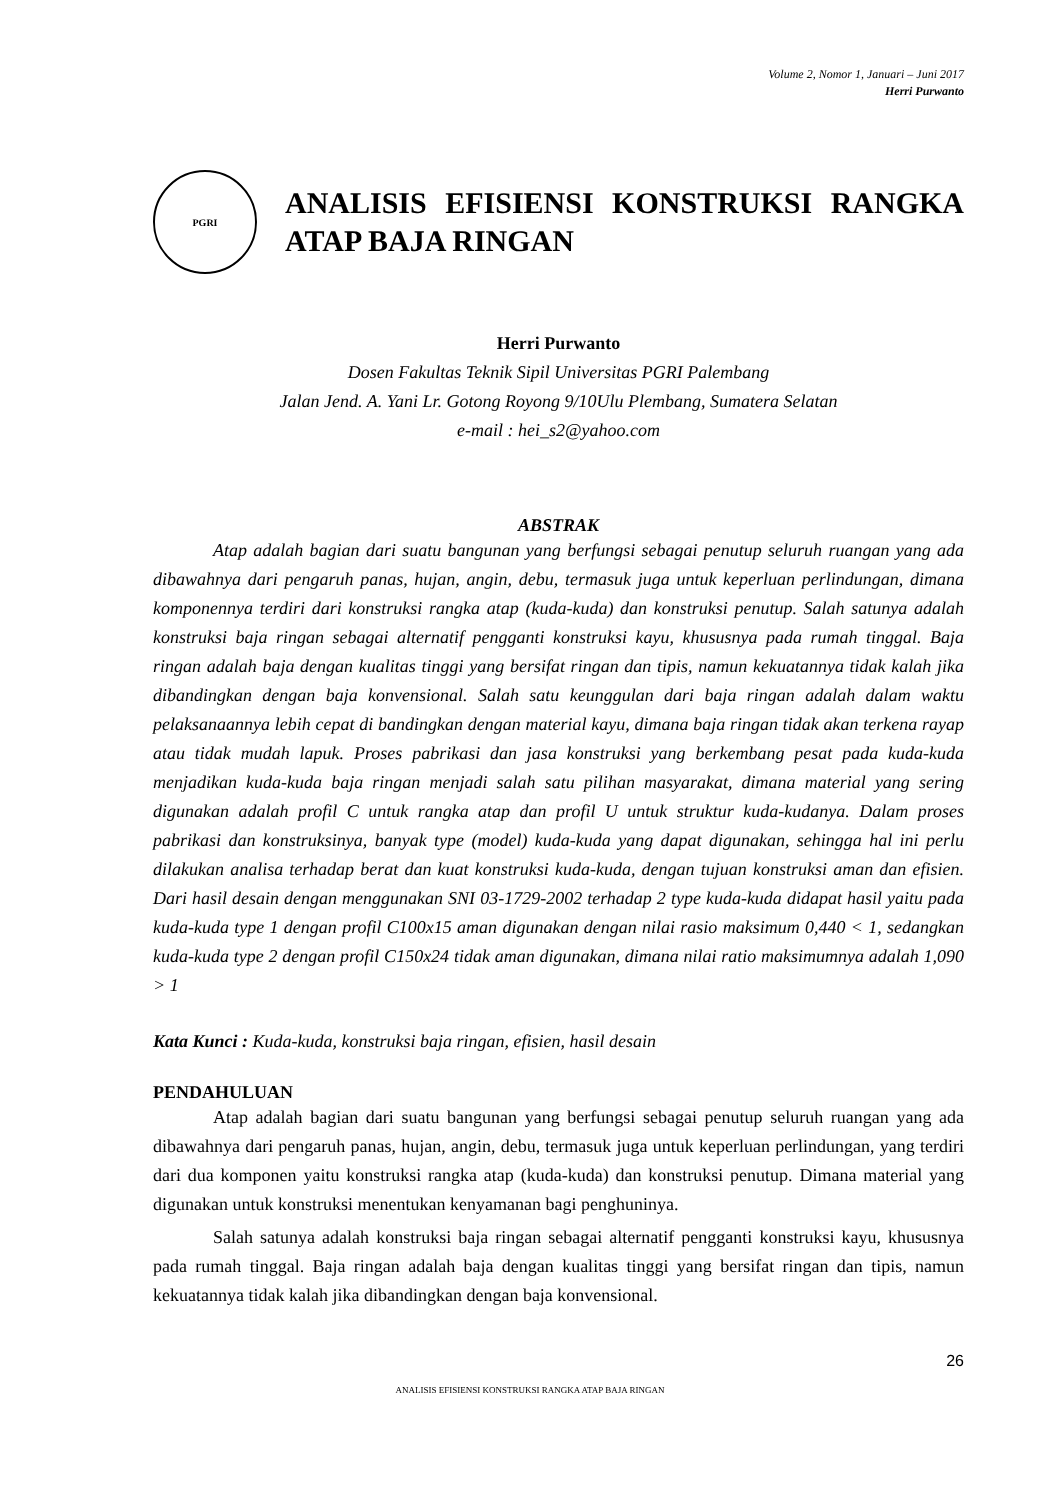Volume 2, Nomor 1, Januari – Juni 2017
Herri Purwanto
PGRI
ANALISIS EFISIENSI KONSTRUKSI RANGKA ATAP BAJA RINGAN
Herri Purwanto
Dosen Fakultas Teknik Sipil Universitas PGRI Palembang
Jalan Jend. A. Yani Lr. Gotong Royong 9/10Ulu Plembang, Sumatera Selatan
e-mail : hei_s2@yahoo.com
ABSTRAK
Atap adalah bagian dari suatu bangunan yang berfungsi sebagai penutup seluruh ruangan yang ada dibawahnya dari pengaruh panas, hujan, angin, debu, termasuk juga untuk keperluan perlindungan, dimana komponennya terdiri dari konstruksi rangka atap (kuda-kuda) dan konstruksi penutup. Salah satunya adalah konstruksi baja ringan sebagai alternatif pengganti konstruksi kayu, khususnya pada rumah tinggal. Baja ringan adalah baja dengan kualitas tinggi yang bersifat ringan dan tipis, namun kekuatannya tidak kalah jika dibandingkan dengan baja konvensional. Salah satu keunggulan dari baja ringan adalah dalam waktu pelaksanaannya lebih cepat di bandingkan dengan material kayu, dimana baja ringan tidak akan terkena rayap atau tidak mudah lapuk. Proses pabrikasi dan jasa konstruksi yang berkembang pesat pada kuda-kuda menjadikan kuda-kuda baja ringan menjadi salah satu pilihan masyarakat, dimana material yang sering digunakan adalah profil C untuk rangka atap dan profil U untuk struktur kuda-kudanya. Dalam proses pabrikasi dan konstruksinya, banyak type (model) kuda-kuda yang dapat digunakan, sehingga hal ini perlu dilakukan analisa terhadap berat dan kuat konstruksi kuda-kuda, dengan tujuan konstruksi aman dan efisien. Dari hasil desain dengan menggunakan SNI 03-1729-2002 terhadap 2 type kuda-kuda didapat hasil yaitu pada kuda-kuda type 1 dengan profil C100x15 aman digunakan dengan nilai rasio maksimum 0,440 < 1, sedangkan kuda-kuda type 2 dengan profil C150x24 tidak aman digunakan, dimana nilai ratio maksimumnya adalah 1,090 > 1
Kata Kunci : Kuda-kuda, konstruksi baja ringan, efisien, hasil desain
PENDAHULUAN
Atap adalah bagian dari suatu bangunan yang berfungsi sebagai penutup seluruh ruangan yang ada dibawahnya dari pengaruh panas, hujan, angin, debu, termasuk juga untuk keperluan perlindungan, yang terdiri dari dua komponen yaitu konstruksi rangka atap (kuda-kuda) dan konstruksi penutup. Dimana material yang digunakan untuk konstruksi menentukan kenyamanan bagi penghuninya.
Salah satunya adalah konstruksi baja ringan sebagai alternatif pengganti konstruksi kayu, khususnya pada rumah tinggal. Baja ringan adalah baja dengan kualitas tinggi yang bersifat ringan dan tipis, namun kekuatannya tidak kalah jika dibandingkan dengan baja konvensional.
26
ANALISIS EFISIENSI KONSTRUKSI RANGKA ATAP BAJA RINGAN